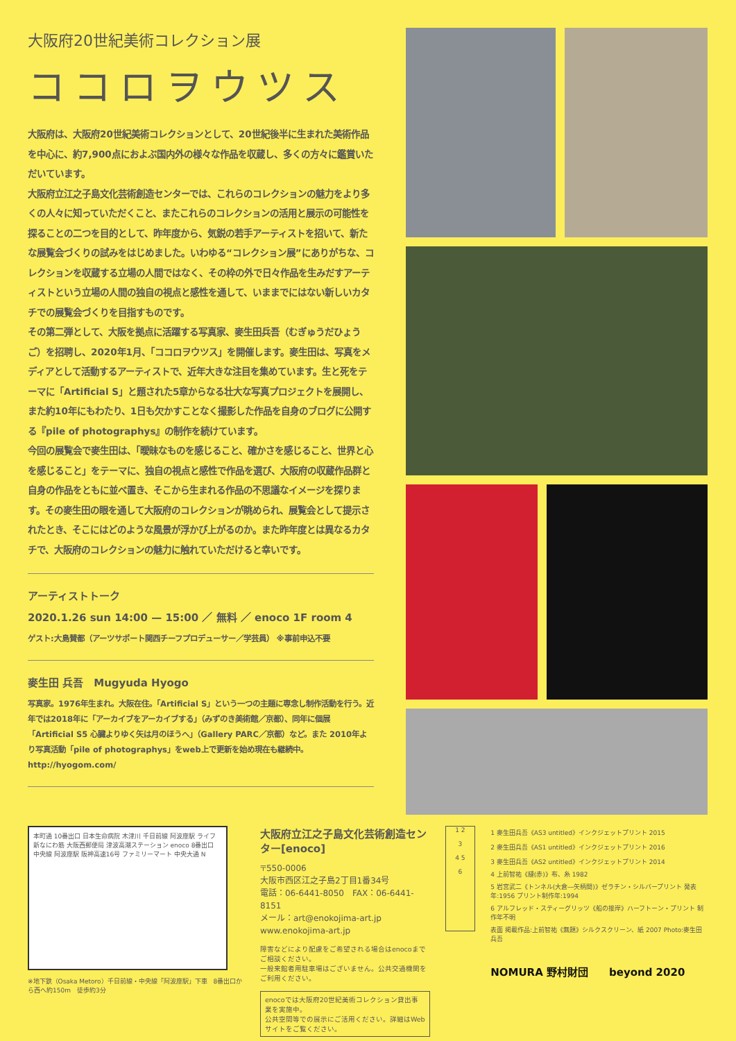大阪府20世紀美術コレクション展
ココロヲウツス
大阪府は、大阪府20世紀美術コレクションとして、20世紀後半に生まれた美術作品を中心に、約7,900点におよぶ国内外の様々な作品を収蔵し、多くの方々に鑑賞いただいています。
大阪府立江之子島文化芸術創造センターでは、これらのコレクションの魅力をより多くの人々に知っていただくこと、またこれらのコレクションの活用と展示の可能性を探ることの二つを目的として、昨年度から、気鋭の若手アーティストを招いて、新たな展覧会づくりの試みをはじめました。いわゆる“コレクション展”にありがちな、コレクションを収蔵する立場の人間ではなく、その枠の外で日々作品を生みだすアーティストという立場の人間の独自の視点と感性を通して、いままでにはない新しいカタチでの展覧会づくりを目指すものです。
その第二弾として、大阪を拠点に活躍する写真家、麥生田兵吾（むぎゅうだひょうご）を招聘し、2020年1月、「ココロヲウツス」を開催します。麥生田は、写真をメディアとして活動するアーティストで、近年大きな注目を集めています。生と死をテーマに「Artificial S」と題された5章からなる壮大な写真プロジェクトを展開し、また約10年にもわたり、1日も欠かすことなく撮影した作品を自身のブログに公開する『pile of photographys』の制作を続けています。
今回の展覧会で麥生田は、「曖昧なものを感じること、確かさを感じること、世界と心を感じること」をテーマに、独自の視点と感性で作品を選び、大阪府の収蔵作品群と自身の作品をともに並べ置き、そこから生まれる作品の不思議なイメージを探ります。その麥生田の眼を通して大阪府のコレクションが眺められ、展覧会として提示されたとき、そこにはどのような風景が浮かび上がるのか。また昨年度とは異なるカタチで、大阪府のコレクションの魅力に触れていただけると幸いです。
アーティストトーク
2020.1.26 sun 14:00 — 15:00 ／ 無料 ／ enoco 1F room 4
ゲスト:大島賛都（アーツサポート関西チーフプロデューサー／学芸員） ※事前申込不要
麥生田 兵吾　Mugyuda Hyogo
写真家。1976年生まれ。大阪在住。「Artificial S」という一つの主題に専念し制作活動を行う。近年では2018年に「アーカイブをアーカイブする」（みずのき美術館／京都）、同年に個展「Artificial S5 心臓よりゆく矢は月のほうへ」（Gallery PARC／京都）など。また 2010年より写真活動「pile of photographys」をweb上で更新を始め現在も継続中。
http://hyogom.com/
本町通 10番出口 日本生命病院 木津川 千日前線 阿波座駅 ライフ 新なにわ筋 大阪西郵便局 津波高潮ステーション enoco 8番出口 中央線 阿波座駅 阪神高速16号 ファミリーマート 中央大通 N
※地下鉄（Osaka Metoro）千日前線・中央線「阿波座駅」下車　8番出口から西へ約150m　徒歩約3分
大阪府立江之子島文化芸術創造センター[enoco]
〒550-0006
大阪市西区江之子島2丁目1番34号
電話：06-6441-8050　FAX：06-6441-8151
メール：art@enokojima-art.jp
www.enokojima-art.jp
障害などにより配慮をご希望される場合はenocoまでご相談ください。
一般来館者用駐車場はございません。公共交通機関をご利用ください。
enocoでは大阪府20世紀美術コレクション貸出事業を実施中。
公共空間等での展示にご活用ください。詳細はWebサイトをご覧ください。
1 2
3
4 5
6
1 麥生田兵吾《AS3 untitled》インクジェットプリント 2015
2 麥生田兵吾《AS1 untitled》インクジェットプリント 2016
3 麥生田兵吾《AS2 untitled》インクジェットプリント 2014
4 上前智祐《縫(赤)》布、糸 1982
5 岩宮武二《トンネル(大倉―矢柄間)》ゼラチン・シルバープリント 発表年:1956 プリント制作年:1994
6 アルフレッド・スティーグリッツ《船の接岸》ハーフトーン・プリント 制作年不明
表面 掲載作品:上前智祐《無題》シルクスクリーン、紙 2007 Photo:麥生田兵吾
NOMURA 野村財団　　beyond 2020